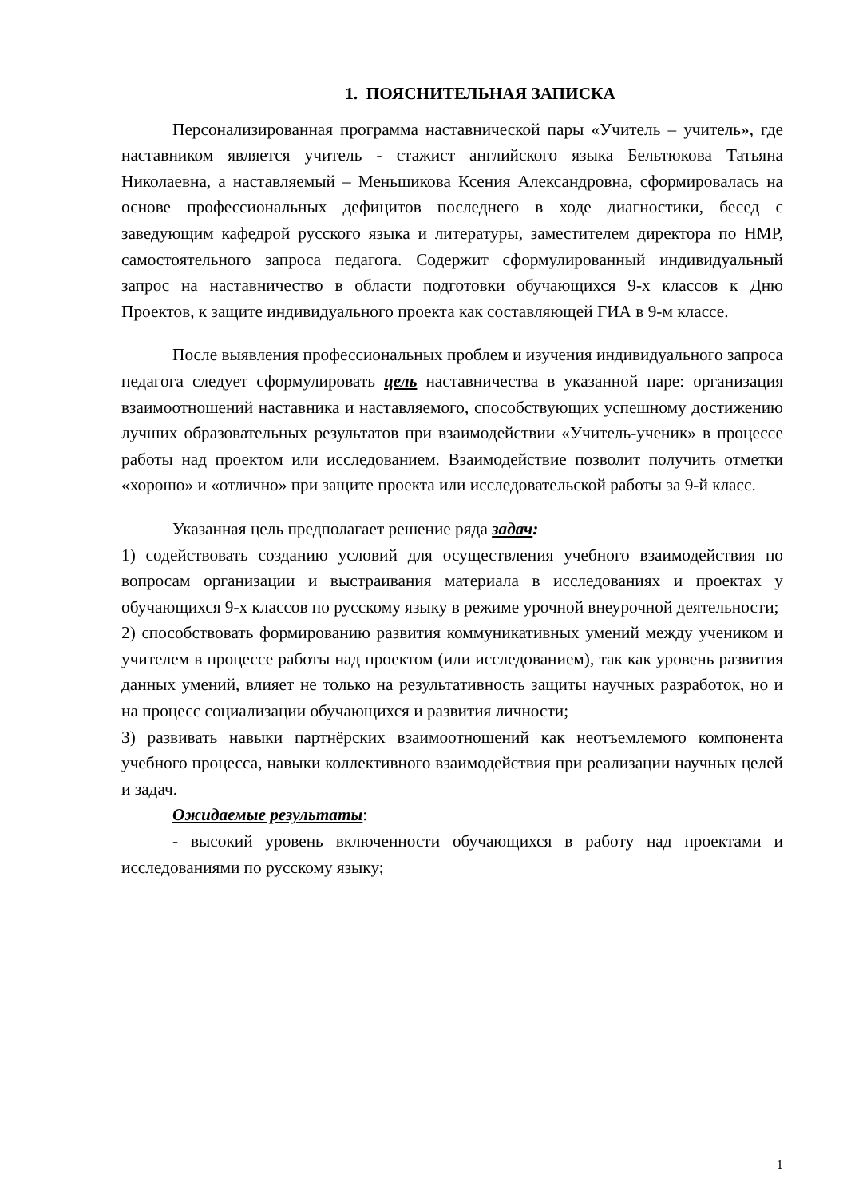1. ПОЯСНИТЕЛЬНАЯ ЗАПИСКА
Персонализированная программа наставнической пары «Учитель – учитель», где наставником является учитель - стажист английского языка Бельтюкова Татьяна Николаевна, а наставляемый – Меньшикова Ксения Александровна, сформировалась на основе профессиональных дефицитов последнего в ходе диагностики, бесед с заведующим кафедрой русского языка и литературы, заместителем директора по НМР, самостоятельного запроса педагога. Содержит сформулированный индивидуальный запрос на наставничество в области подготовки обучающихся 9-х классов к Дню Проектов, к защите индивидуального проекта как составляющей ГИА в 9-м классе.
После выявления профессиональных проблем и изучения индивидуального запроса педагога следует сформулировать цель наставничества в указанной паре: организация взаимоотношений наставника и наставляемого, способствующих успешному достижению лучших образовательных результатов при взаимодействии «Учитель-ученик» в процессе работы над проектом или исследованием. Взаимодействие позволит получить отметки «хорошо» и «отлично» при защите проекта или исследовательской работы за 9-й класс.
Указанная цель предполагает решение ряда задач:
1) содействовать созданию условий для осуществления учебного взаимодействия по вопросам организации и выстраивания материала в исследованиях и проектах у обучающихся 9-х классов по русскому языку в режиме урочной внеурочной деятельности;
2) способствовать формированию развития коммуникативных умений между учеником и учителем в процессе работы над проектом (или исследованием), так как уровень развития данных умений, влияет не только на результативность защиты научных разработок, но и на процесс социализации обучающихся и развития личности;
3) развивать навыки партнёрских взаимоотношений как неотъемлемого компонента учебного процесса, навыки коллективного взаимодействия при реализации научных целей и задач.
Ожидаемые результаты:
- высокий уровень включенности обучающихся в работу над проектами и исследованиями по русскому языку;
1